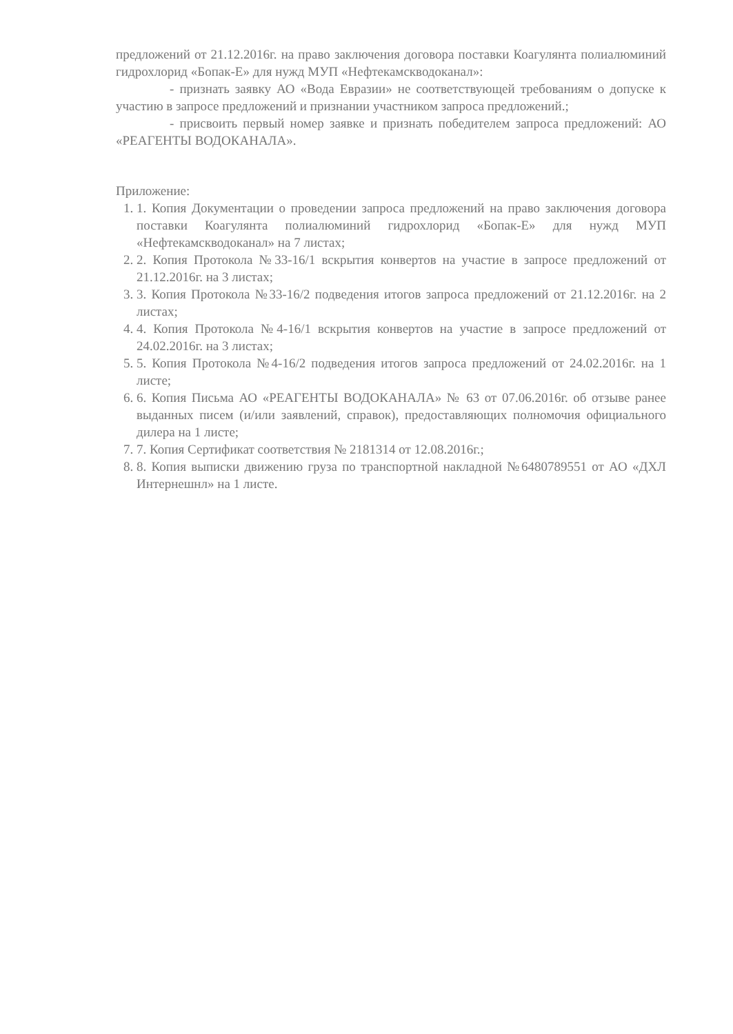предложений от 21.12.2016г. на право заключения договора поставки Коагулянта полиалюминий гидрохлорид «Бопак-Е» для нужд МУП «Нефтекамскводоканал»:
- признать заявку АО «Вода Евразии» не соответствующей требованиям о допуске к участию в запросе предложений и признании участником запроса предложений.;
- присвоить первый номер заявке и признать победителем запроса предложений: АО «РЕАГЕНТЫ ВОДОКАНАЛА».
Приложение:
1. 1. Копия Документации о проведении запроса предложений на право заключения договора поставки Коагулянта полиалюминий гидрохлорид «Бопак-Е» для нужд МУП «Нефтекамскводоканал» на 7 листах;
2. 2. Копия Протокола №33-16/1 вскрытия конвертов на участие в запросе предложений от 21.12.2016г. на 3 листах;
3. 3. Копия Протокола №33-16/2 подведения итогов запроса предложений от 21.12.2016г. на 2 листах;
4. 4. Копия Протокола №4-16/1 вскрытия конвертов на участие в запросе предложений от 24.02.2016г. на 3 листах;
5. 5. Копия Протокола №4-16/2 подведения итогов запроса предложений от 24.02.2016г. на 1 листе;
6. 6. Копия Письма АО «РЕАГЕНТЫ ВОДОКАНАЛА» № 63 от 07.06.2016г. об отзыве ранее выданных писем (и/или заявлений, справок), предоставляющих полномочия официального дилера на 1 листе;
7. 7. Копия Сертификат соответствия № 2181314 от 12.08.2016г.;
8. 8. Копия выписки движению груза по транспортной накладной №6480789551 от АО «ДХЛ Интернешнл» на 1 листе.